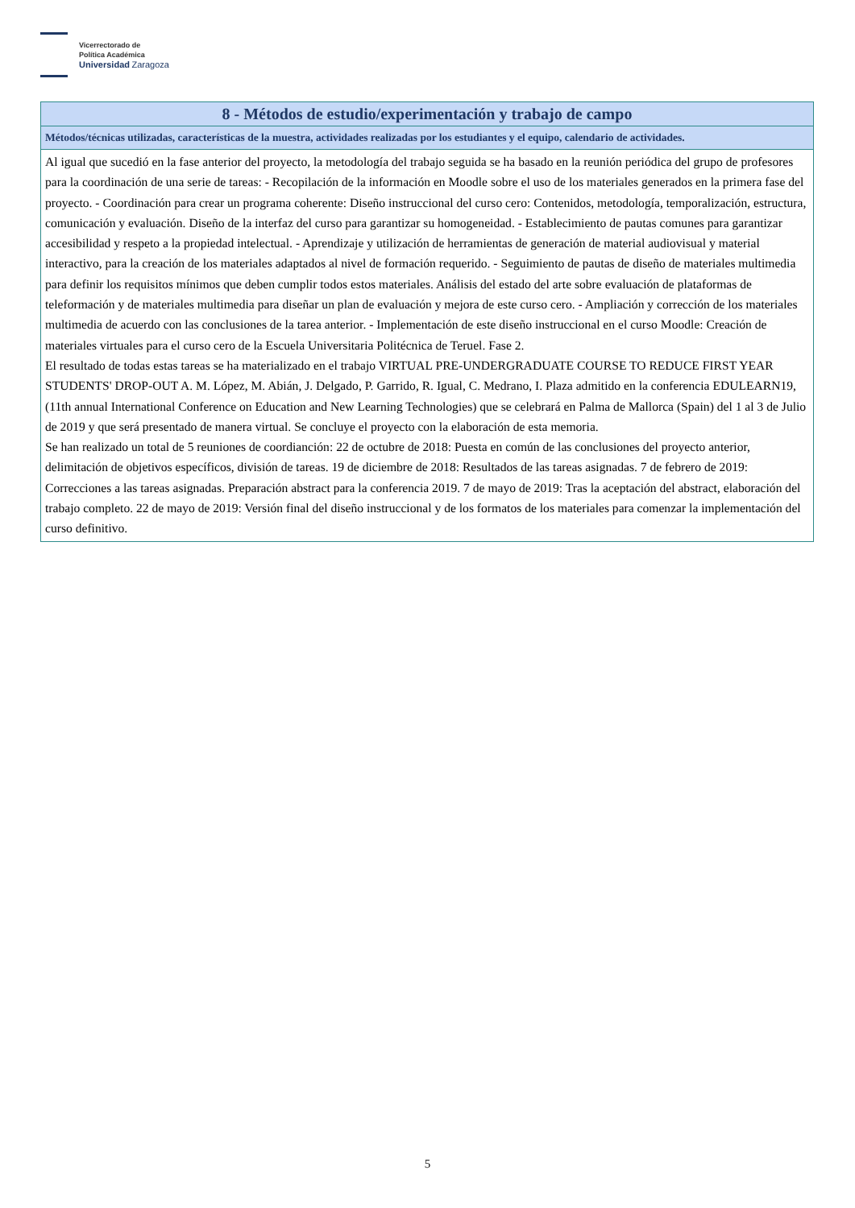Vicerrectorado de
Política Académica
Universidad Zaragoza
8 - Métodos de estudio/experimentación y trabajo de campo
Métodos/técnicas utilizadas, características de la muestra, actividades realizadas por los estudiantes y el equipo, calendario de actividades.
Al igual que sucedió en la fase anterior del proyecto, la metodología del trabajo seguida se ha basado en la reunión periódica del grupo de profesores para la coordinación de una serie de tareas: - Recopilación de la información en Moodle sobre el uso de los materiales generados en la primera fase del proyecto. - Coordinación para crear un programa coherente: Diseño instruccional del curso cero: Contenidos, metodología, temporalización, estructura, comunicación y evaluación. Diseño de la interfaz del curso para garantizar su homogeneidad. - Establecimiento de pautas comunes para garantizar accesibilidad y respeto a la propiedad intelectual. - Aprendizaje y utilización de herramientas de generación de material audiovisual y material interactivo, para la creación de los materiales adaptados al nivel de formación requerido. - Seguimiento de pautas de diseño de materiales multimedia para definir los requisitos mínimos que deben cumplir todos estos materiales. Análisis del estado del arte sobre evaluación de plataformas de teleformación y de materiales multimedia para diseñar un plan de evaluación y mejora de este curso cero. - Ampliación y corrección de los materiales multimedia de acuerdo con las conclusiones de la tarea anterior. - Implementación de este diseño instruccional en el curso Moodle: Creación de materiales virtuales para el curso cero de la Escuela Universitaria Politécnica de Teruel. Fase 2.
El resultado de todas estas tareas se ha materializado en el trabajo VIRTUAL PRE-UNDERGRADUATE COURSE TO REDUCE FIRST YEAR STUDENTS' DROP-OUT A. M. López, M. Abián, J. Delgado, P. Garrido, R. Igual, C. Medrano, I. Plaza admitido en la conferencia EDULEARN19, (11th annual International Conference on Education and New Learning Technologies) que se celebrará en Palma de Mallorca (Spain) del 1 al 3 de Julio de 2019 y que será presentado de manera virtual. Se concluye el proyecto con la elaboración de esta memoria.
Se han realizado un total de 5 reuniones de coordianción: 22 de octubre de 2018: Puesta en común de las conclusiones del proyecto anterior, delimitación de objetivos específicos, división de tareas. 19 de diciembre de 2018: Resultados de las tareas asignadas. 7 de febrero de 2019: Correcciones a las tareas asignadas. Preparación abstract para la conferencia 2019. 7 de mayo de 2019: Tras la aceptación del abstract, elaboración del trabajo completo. 22 de mayo de 2019: Versión final del diseño instruccional y de los formatos de los materiales para comenzar la implementación del curso definitivo.
5